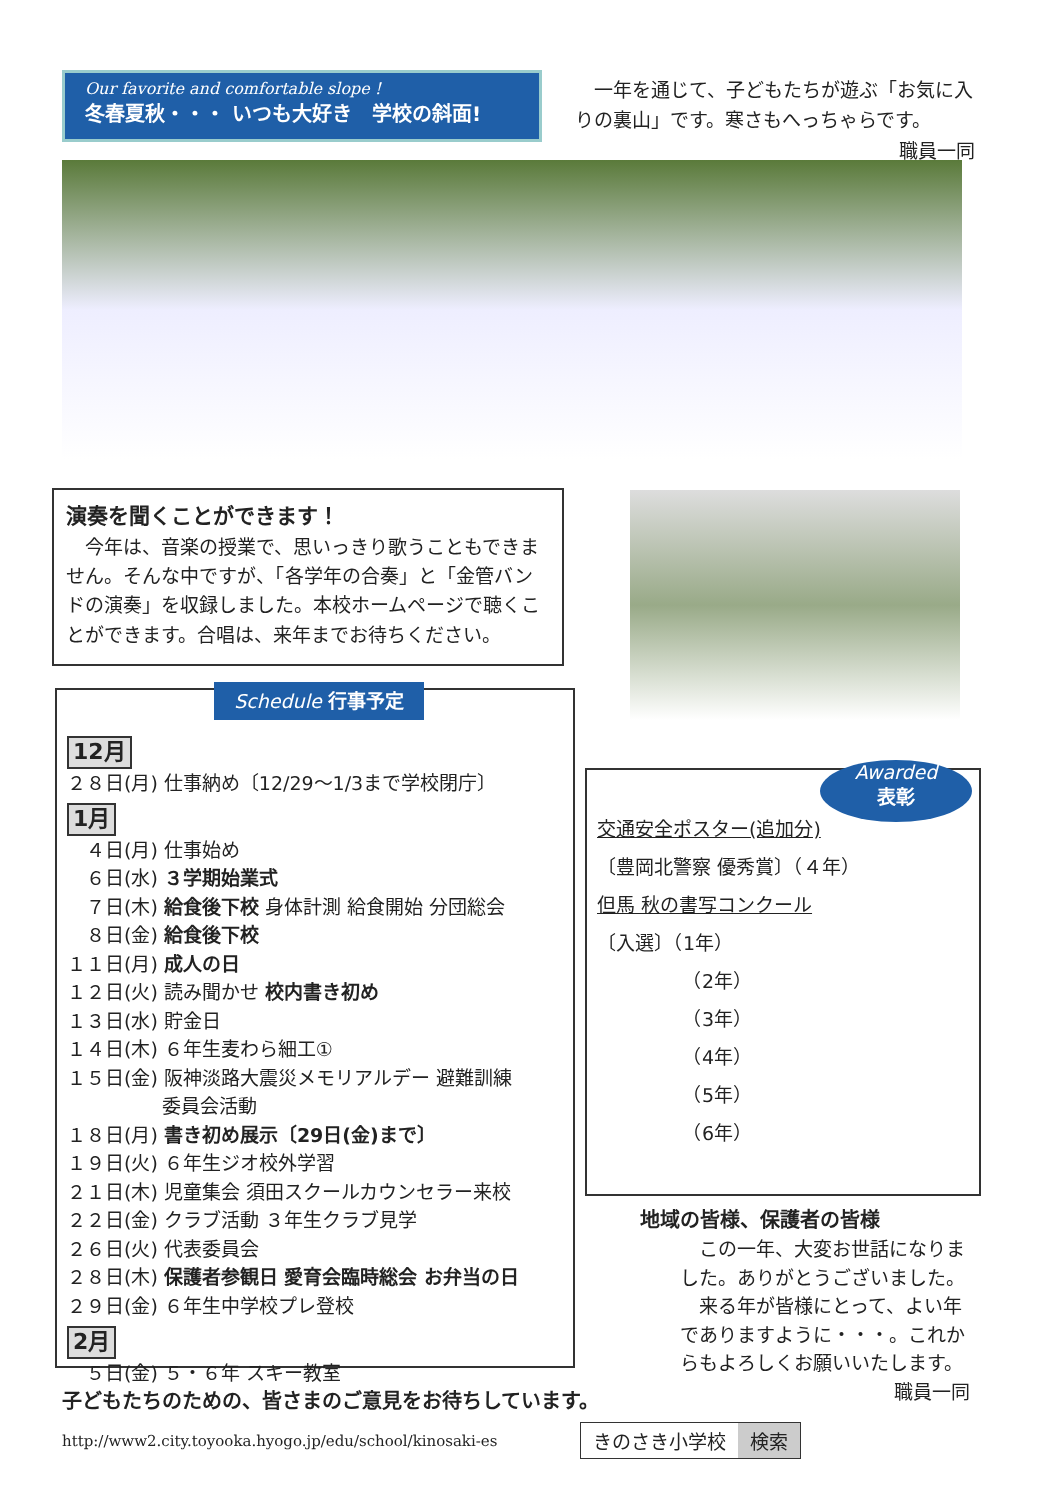Our favorite and comfortable slope !
冬春夏秋・・・ いつも大好き　学校の斜面!
　一年を通じて、子どもたちが遊ぶ「お気に入りの裏山」です。寒さもへっちゃらです。
職員一同
演奏を聞くことができます！
　今年は、音楽の授業で、思いっきり歌うこともできません。そんな中ですが、「各学年の合奏」と「金管バンドの演奏」を収録しました。本校ホームページで聴くことができます。合唱は、来年までお待ちください。
12月
２８日(月) 仕事納め〔12/29～1/3まで学校閉庁〕
1月
　４日(月) 仕事始め
　６日(水) ３学期始業式
　７日(木) 給食後下校 身体計測 給食開始 分団総会
　８日(金) 給食後下校
１１日(月) 成人の日
１２日(火) 読み聞かせ 校内書き初め
１３日(水) 貯金日
１４日(木) ６年生麦わら細工①
１５日(金) 阪神淡路大震災メモリアルデー 避難訓練
　　　　　委員会活動
１８日(月) 書き初め展示〔29日(金)まで〕
１９日(火) ６年生ジオ校外学習
２１日(木) 児童集会 須田スクールカウンセラー来校
２２日(金) クラブ活動 ３年生クラブ見学
２６日(火) 代表委員会
２８日(木) 保護者参観日 愛育会臨時総会 お弁当の日
２９日(金) ６年生中学校プレ登校
2月
　５日(金) ５・６年 スキー教室
Schedule 行事予定
交通安全ポスター(追加分)
〔豊岡北警察 優秀賞〕（４年）
但馬 秋の書写コンクール
〔入選〕（1年）
　　　　　（2年）
　　　　　（3年）
　　　　　（4年）
　　　　　（5年）
　　　　　（6年）
Awarded
表彰
地域の皆様、保護者の皆様
　この一年、大変お世話になりました。ありがとうございました。
　来る年が皆様にとって、よい年でありますように・・・。これからもよろしくお願いいたします。
職員一同
子どもたちのための、皆さまのご意見をお待ちしています。
http://www2.city.toyooka.hyogo.jp/edu/school/kinosaki-es
きのさき小学校 検索